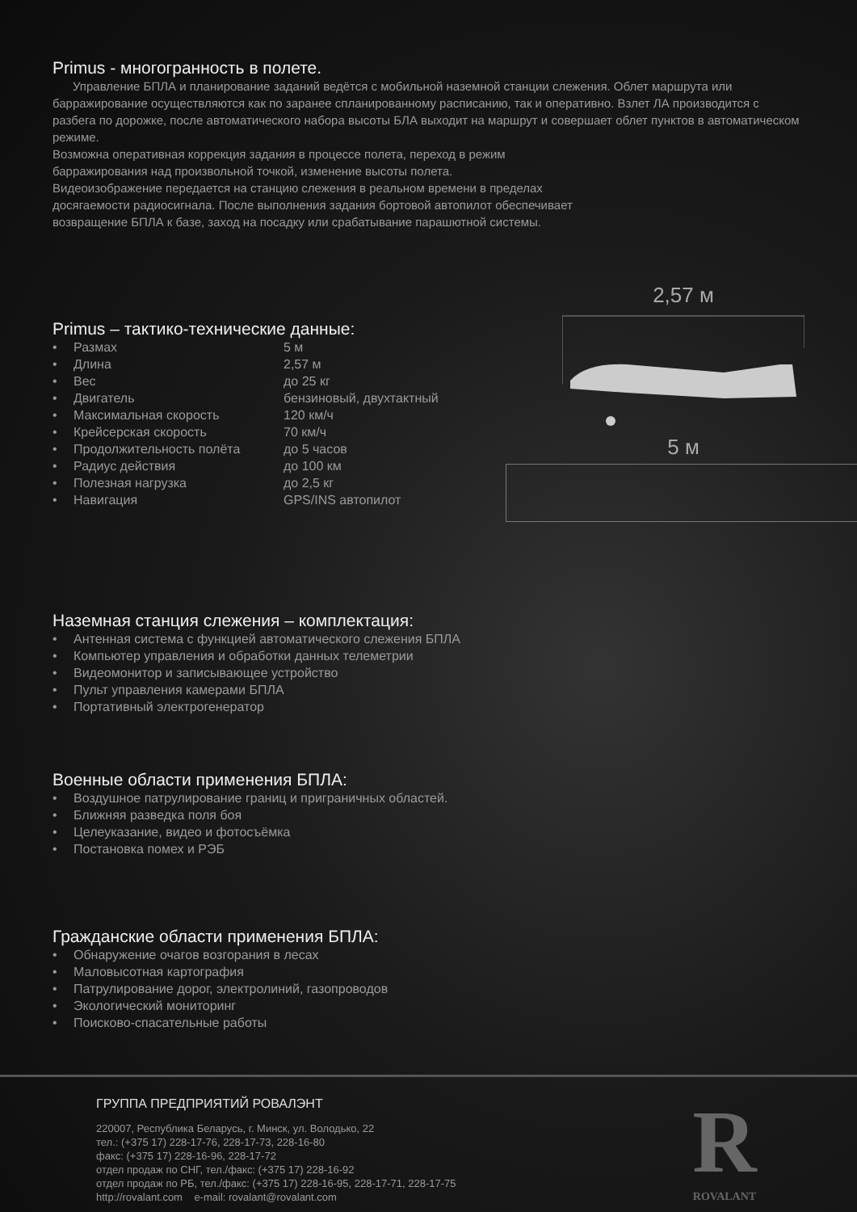Primus - многогранность в полете.
Управление БПЛА и планирование заданий ведётся с мобильной наземной станции слежения. Облет маршрута или барражирование осуществляются как по заранее спланированному расписанию, так и оперативно. Взлет ЛА производится с разбега по дорожке, после автоматического набора высоты БЛА выходит на маршрут и совершает облет пунктов в автоматическом режиме.
Возможна оперативная коррекция задания в процессе полета, переход в режим
барражирования над произвольной точкой, изменение высоты полета.
Видеоизображение передается на станцию слежения в реальном времени в пределах
досягаемости радиосигнала. После выполнения задания бортовой автопилот обеспечивает
возвращение БПЛА к базе, заход на посадку или срабатывание парашютной системы.
Primus – тактико-технические данные:
| • | Размах | 5 м |
| • | Длина | 2,57 м |
| • | Вес | до 25 кг |
| • | Двигатель | бензиновый, двухтактный |
| • | Максимальная скорость | 120 км/ч |
| • | Крейсерская скорость | 70 км/ч |
| • | Продолжительность полёта | до 5 часов |
| • | Радиус действия | до 100 км |
| • | Полезная нагрузка | до 2,5 кг |
| • | Навигация | GPS/INS автопилот |
2,57 м
5 м
Наземная станция слежения – комплектация:
• Антенная система с функцией автоматического слежения БПЛА
• Компьютер управления и обработки данных телеметрии
• Видеомонитор и записывающее устройство
• Пульт управления камерами БПЛА
• Портативный электрогенератор
Военные области применения БПЛА:
• Воздушное патрулирование границ и приграничных областей.
• Ближняя разведка поля боя
• Целеуказание, видео и фотосъёмка
• Постановка помех и РЭБ
Гражданские области применения БПЛА:
• Обнаружение очагов возгорания в лесах
• Маловысотная картография
• Патрулирование дорог, электролиний, газопроводов
• Экологический мониторинг
• Поисково-спасательные работы
ГРУППА ПРЕДПРИЯТИЙ РОВАЛЭНТ
220007, Республика Беларусь, г. Минск, ул. Володько, 22
тел.: (+375 17) 228-17-76, 228-17-73, 228-16-80
факс: (+375 17) 228-16-96, 228-17-72
отдел продаж по СНГ, тел./факс: (+375 17) 228-16-92
отдел продаж по РБ, тел./факс: (+375 17) 228-16-95, 228-17-71, 228-17-75
http://rovalant.com e-mail: rovalant@rovalant.com
R
ROVALANT